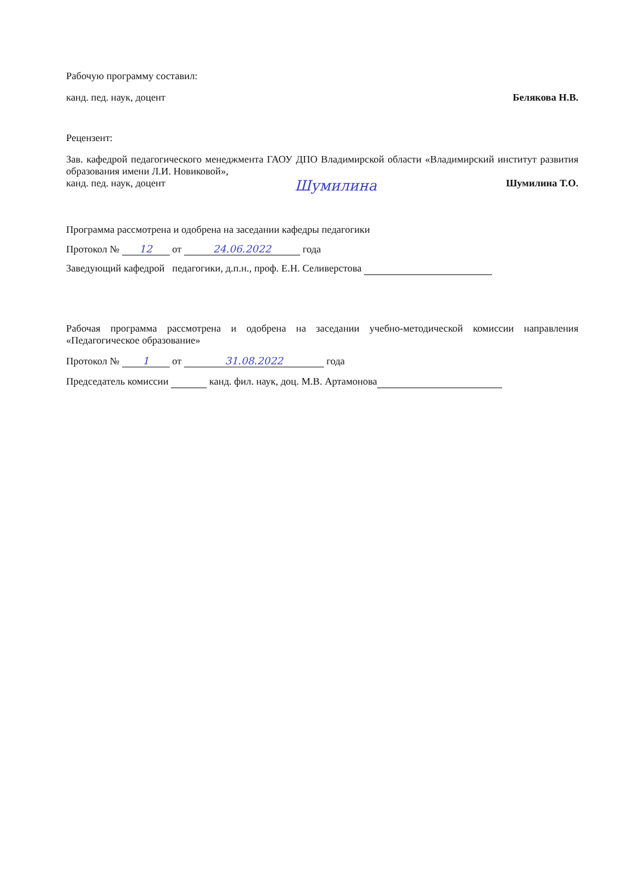Рабочую программу составил:
канд. пед. наук, доцент Белякова Н.В.
Рецензент:
Зав. кафедрой педагогического менеджмента ГАОУ ДПО Владимирской области «Владимирский институт развития образования имени Л.И. Новиковой»,
канд. пед. наук, доцент Шумилина Шумилина Т.О.
Программа рассмотрена и одобрена на заседании кафедры педагогики
Протокол № 12 от 24.06.2022 года
Заведующий кафедрой педагогики, д.п.н., проф. Е.Н. Селиверстова
Рабочая программа рассмотрена и одобрена на заседании учебно-методической комиссии направления «Педагогическое образование»
Протокол № 1 от 31.08.2022 года
Председатель комиссии канд. фил. наук, доц. М.В. Артамонова